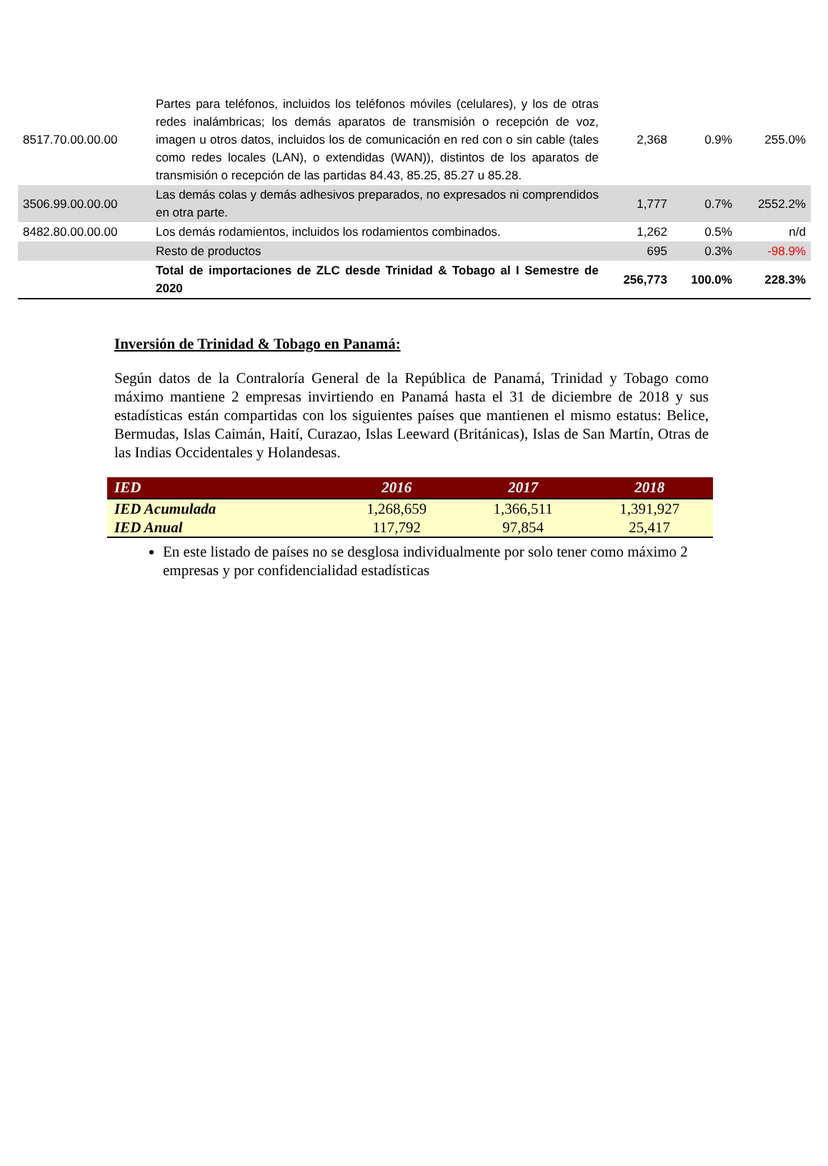| 8517.70.00.00.00 | Partes para teléfonos, incluidos los teléfonos móviles (celulares), y los de otras redes inalámbricas; los demás aparatos de transmisión o recepción de voz, imagen u otros datos, incluidos los de comunicación en red con o sin cable (tales como redes locales (LAN), o extendidas (WAN)), distintos de los aparatos de transmisión o recepción de las partidas 84.43, 85.25, 85.27 u 85.28. | 2,368 | 0.9% | 255.0% |
| 3506.99.00.00.00 | Las demás colas y demás adhesivos preparados, no expresados ni comprendidos en otra parte. | 1,777 | 0.7% | 2552.2% |
| 8482.80.00.00.00 | Los demás rodamientos, incluidos los rodamientos combinados. | 1,262 | 0.5% | n/d |
| | Resto de productos | 695 | 0.3% | -98.9% |
| | Total de importaciones de ZLC desde Trinidad & Tobago al I Semestre de 2020 | 256,773 | 100.0% | 228.3% |
Inversión de Trinidad & Tobago en Panamá:
Según datos de la Contraloría General de la República de Panamá, Trinidad y Tobago como máximo mantiene 2 empresas invirtiendo en Panamá hasta el 31 de diciembre de 2018 y sus estadísticas están compartidas con los siguientes países que mantienen el mismo estatus: Belice, Bermudas, Islas Caimán, Haití, Curazao, Islas Leeward (Británicas), Islas de San Martín, Otras de las Indias Occidentales y Holandesas.
| IED | 2016 | 2017 | 2018 |
| --- | --- | --- | --- |
| IED Acumulada | 1,268,659 | 1,366,511 | 1,391,927 |
| IED Anual | 117,792 | 97,854 | 25,417 |
En este listado de países no se desglosa individualmente por solo tener como máximo 2 empresas y por confidencialidad estadísticas